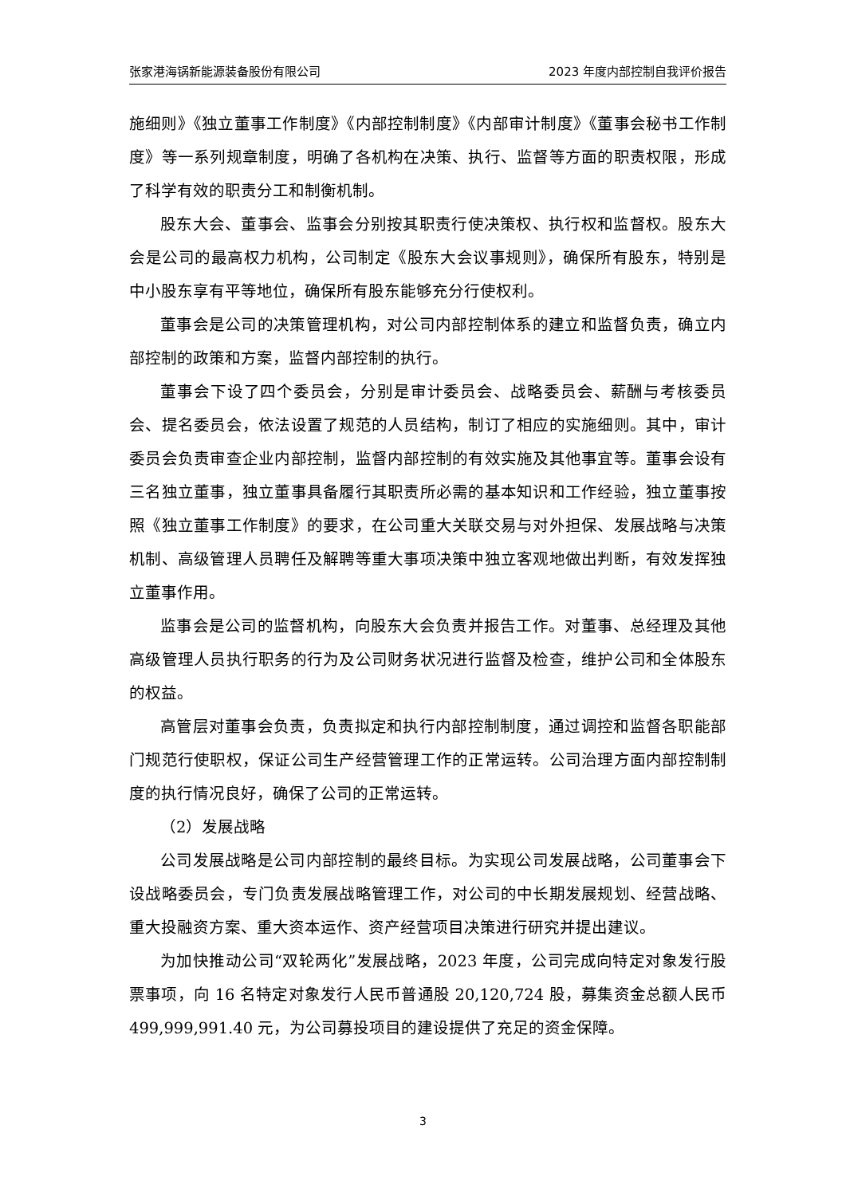张家港海锅新能源装备股份有限公司 2023 年度内部控制自我评价报告
施细则》《独立董事工作制度》《内部控制制度》《内部审计制度》《董事会秘书工作制度》等一系列规章制度，明确了各机构在决策、执行、监督等方面的职责权限，形成了科学有效的职责分工和制衡机制。
股东大会、董事会、监事会分别按其职责行使决策权、执行权和监督权。股东大会是公司的最高权力机构，公司制定《股东大会议事规则》，确保所有股东，特别是中小股东享有平等地位，确保所有股东能够充分行使权利。
董事会是公司的决策管理机构，对公司内部控制体系的建立和监督负责，确立内部控制的政策和方案，监督内部控制的执行。
董事会下设了四个委员会，分别是审计委员会、战略委员会、薪酬与考核委员会、提名委员会，依法设置了规范的人员结构，制订了相应的实施细则。其中，审计委员会负责审查企业内部控制，监督内部控制的有效实施及其他事宜等。董事会设有三名独立董事，独立董事具备履行其职责所必需的基本知识和工作经验，独立董事按照《独立董事工作制度》的要求，在公司重大关联交易与对外担保、发展战略与决策机制、高级管理人员聘任及解聘等重大事项决策中独立客观地做出判断，有效发挥独立董事作用。
监事会是公司的监督机构，向股东大会负责并报告工作。对董事、总经理及其他高级管理人员执行职务的行为及公司财务状况进行监督及检查，维护公司和全体股东的权益。
高管层对董事会负责，负责拟定和执行内部控制制度，通过调控和监督各职能部门规范行使职权，保证公司生产经营管理工作的正常运转。公司治理方面内部控制制度的执行情况良好，确保了公司的正常运转。
（2）发展战略
公司发展战略是公司内部控制的最终目标。为实现公司发展战略，公司董事会下设战略委员会，专门负责发展战略管理工作，对公司的中长期发展规划、经营战略、重大投融资方案、重大资本运作、资产经营项目决策进行研究并提出建议。
为加快推动公司“双轮两化”发展战略，2023 年度，公司完成向特定对象发行股票事项，向 16 名特定对象发行人民币普通股 20,120,724 股，募集资金总额人民币 499,999,991.40 元，为公司募投项目的建设提供了充足的资金保障。
3